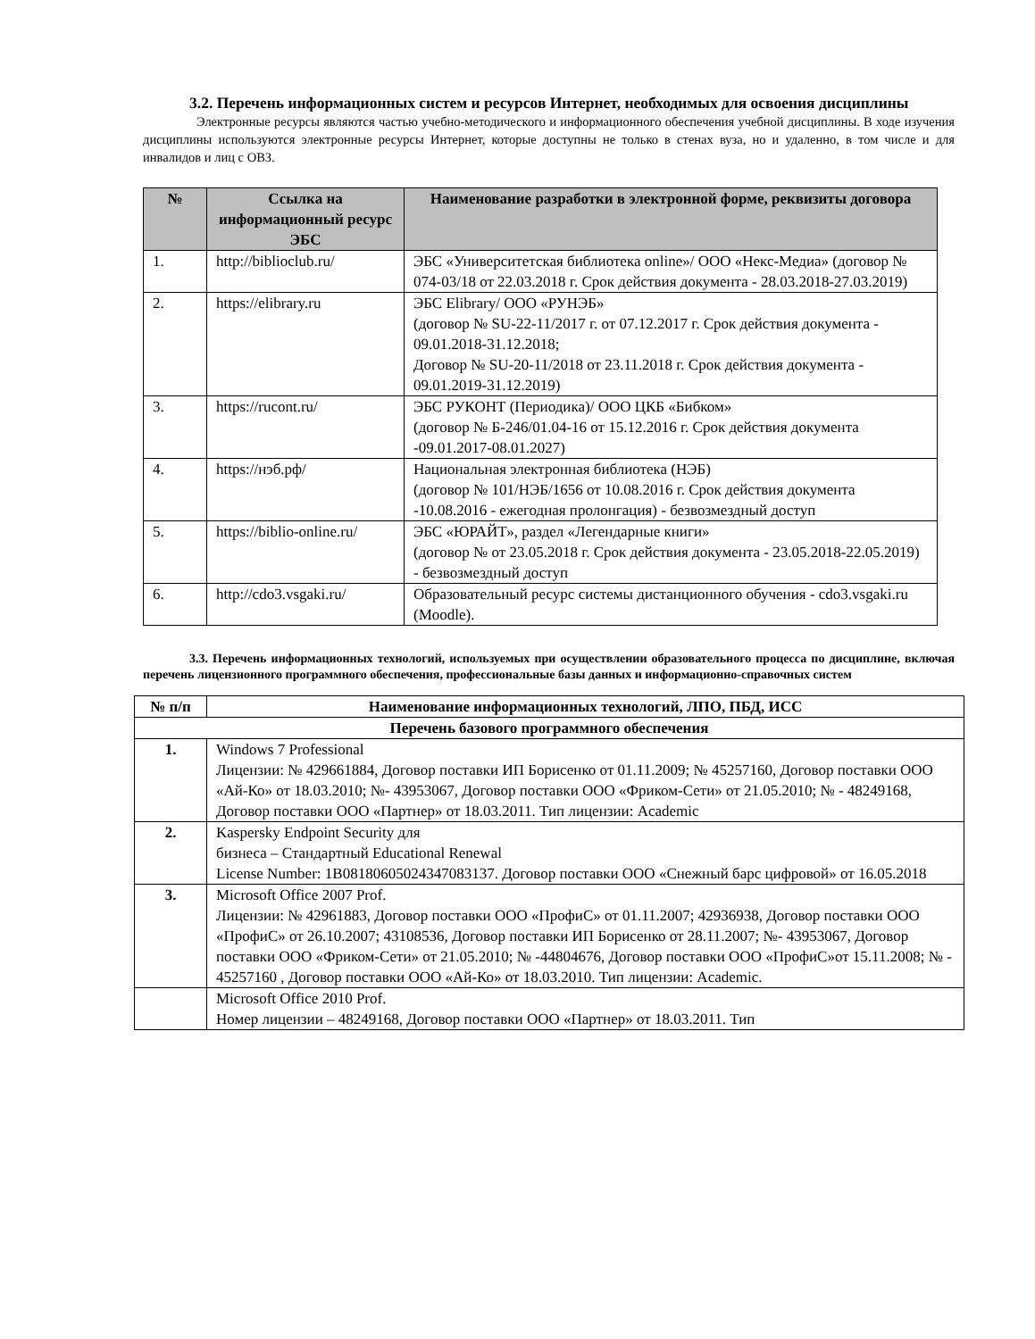3.2. Перечень информационных систем и ресурсов Интернет, необходимых для освоения дисциплины
Электронные ресурсы являются частью учебно-методического и информационного обеспечения учебной дисциплины. В ходе изучения дисциплины используются электронные ресурсы Интернет, которые доступны не только в стенах вуза, но и удаленно, в том числе и для инвалидов и лиц с ОВЗ.
| № | Ссылка на информационный ресурс ЭБС | Наименование разработки в электронной форме, реквизиты договора |
| --- | --- | --- |
| 1. | http://biblioclub.ru/ | ЭБС «Университетская библиотека online»/ ООО «Некс-Медиа» (договор № 074-03/18 от 22.03.2018 г. Срок действия документа - 28.03.2018-27.03.2019) |
| 2. | https://elibrary.ru | ЭБС Elibrary/ ООО «РУНЭБ» (договор № SU-22-11/2017 г. от 07.12.2017 г. Срок действия документа - 09.01.2018-31.12.2018; Договор № SU-20-11/2018 от 23.11.2018 г. Срок действия документа - 09.01.2019-31.12.2019) |
| 3. | https://rucont.ru/ | ЭБС РУКОНТ (Периодика)/ ООО ЦКБ «Бибком» (договор № Б-246/01.04-16 от 15.12.2016 г. Срок действия документа -09.01.2017-08.01.2027) |
| 4. | https://нэб.рф/ | Национальная электронная библиотека (НЭБ) (договор № 101/НЭБ/1656 от 10.08.2016 г. Срок действия документа -10.08.2016 - ежегодная пролонгация) - безвозмездный доступ |
| 5. | https://biblio-online.ru/ | ЭБС «ЮРАЙТ», раздел «Легендарные книги» (договор № от 23.05.2018 г. Срок действия документа - 23.05.2018-22.05.2019) - безвозмездный доступ |
| 6. | http://cdo3.vsgaki.ru/ | Образовательный ресурс системы дистанционного обучения - cdo3.vsgaki.ru (Moodle). |
3.3. Перечень информационных технологий, используемых при осуществлении образовательного процесса по дисциплине, включая перечень лицензионного программного обеспечения, профессиональные базы данных и информационно-справочных систем
| № п/п | Наименование информационных технологий, ЛПО, ПБД, ИСС |
| --- | --- |
| Перечень базового программного обеспечения | |
| 1. | Windows 7 Professional Лицензии: № 429661884, Договор поставки ИП Борисенко от 01.11.2009; № 45257160, Договор поставки ООО «Ай-Ко» от 18.03.2010; №- 43953067, Договор поставки ООО «Фриком-Сети» от 21.05.2010; № - 48249168, Договор поставки ООО «Партнер» от 18.03.2011. Тип лицензии: Academic |
| 2. | Kaspersky Endpoint Security для бизнеса – Стандартный Educational Renewal License Number: 1B0818060502434708313​7. Договор поставки ООО «Снежный барс цифровой» от 16.05.2018 |
| 3. | Microsoft Office 2007 Prof. Лицензии: № 42961883, Договор поставки ООО «ПрофиС» от 01.11.2007; 42936938, Договор поставки ООО «ПрофиС» от 26.10.2007; 43108536, Договор поставки ИП Борисенко от 28.11.2007; №- 43953067, Договор поставки ООО «Фриком-Сети» от 21.05.2010; № -44804676, Договор поставки ООО «ПрофиС»от 15.11.2008; № - 45257160 , Договор поставки ООО «Ай-Ко» от 18.03.2010. Тип лицензии: Academic. |
| | Microsoft Office 2010 Prof. Номер лицензии – 48249168, Договор поставки ООО «Партнер» от 18.03.2011. Тип |